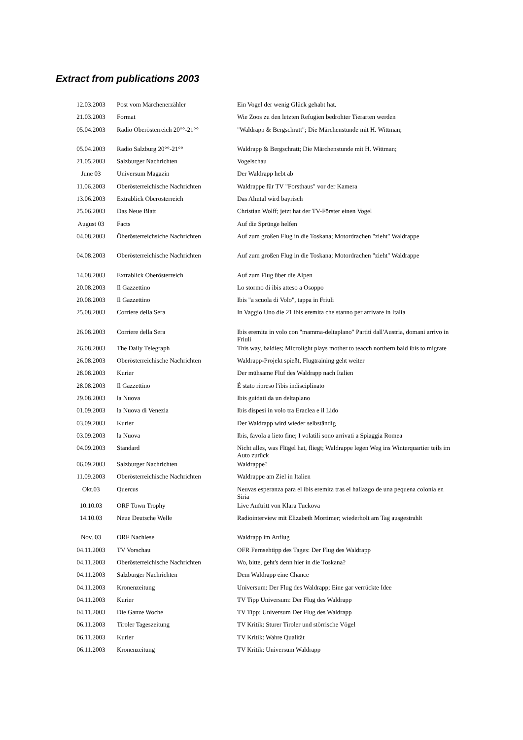Extract from publications 2003
| 12.03.2003 | Post vom Märchenerzähler | Ein Vogel der wenig Glück gehabt hat. |
| 21.03.2003 | Format | Wie Zoos zu den letzten Refugien bedrohter Tierarten werden |
| 05.04.2003 | Radio Oberösterreich 20°°-21°° | "Waldrapp & Bergschratt"; Die Märchenstunde mit H. Wittman; |
| 05.04.2003 | Radio Salzburg 20°°-21°° | Waldrapp & Bergschratt; Die Märchenstunde mit H. Wittman; |
| 21.05.2003 | Salzburger Nachrichten | Vogelschau |
| June 03 | Universum Magazin | Der Waldrapp hebt ab |
| 11.06.2003 | Oberösterreichische Nachrichten | Waldrappe für TV "Forsthaus" vor der Kamera |
| 13.06.2003 | Extrablick Oberösterreich | Das Almtal wird bayrisch |
| 25.06.2003 | Das Neue Blatt | Christian Wolff; jetzt hat der TV-Förster einen Vogel |
| August 03 | Facts | Auf die Sprünge helfen |
| 04.08.2003 | Öberösterreichsiche Nachrichten | Auf zum großen Flug in die Toskana; Motordrachen "zieht" Waldrappe |
| 04.08.2003 | Oberösterreichische Nachrichten | Auf zum großen Flug in die Toskana; Motordrachen "zieht" Waldrappe |
| 14.08.2003 | Extrablick Oberösterreich | Auf zum Flug über die Alpen |
| 20.08.2003 | Il Gazzettino | Lo stormo di ibis atteso a Osoppo |
| 20.08.2003 | Il Gazzettino | Ibis "a scuola di Volo", tappa in Friuli |
| 25.08.2003 | Corriere della Sera | In Vaggio Uno die 21 ibis eremita che stanno per arrivare in Italia |
| 26.08.2003 | Corriere della Sera | Ibis eremita in volo con "mamma-deltaplano" Partiti dall'Austria, domani arrivo in Friuli |
| 26.08.2003 | The Daily Telegraph | This way, baldies; Microlight plays mother to teacch northern bald ibis to migrate |
| 26.08.2003 | Oberösterreichische Nachrichten | Waldrapp-Projekt spießt, Flugtraining geht weiter |
| 28.08.2003 | Kurier | Der mühsame Fluf des Waldrapp nach Italien |
| 28.08.2003 | Il Gazzettino | É stato ripreso l'ibis indisciplinato |
| 29.08.2003 | la Nuova | Ibis guidati da un deltaplano |
| 01.09.2003 | la Nuova di Venezia | Ibis dispesi in volo tra Eraclea e il Lido |
| 03.09.2003 | Kurier | Der Waldrapp wird wieder selbständig |
| 03.09.2003 | la Nuova | Ibis, favola a lieto fine; I volatili sono arrivati a Spiaggia Romea |
| 04.09.2003 | Standard | Nicht alles, was Flügel hat, fliegt; Waldrappe legen Weg ins Winterquartier teils im Auto zurück |
| 06.09.2003 | Salzburger Nachrichten | Waldrappe? |
| 11.09.2003 | Oberösterreichische Nachrichten | Waldrappe am Ziel in Italien |
| Okt.03 | Quercus | Neuvas esperanza para el ibis eremita tras el hallazgo de una pequena colonia en Siria |
| 10.10.03 | ORF Town Trophy | Live Auftritt von Klara Tuckova |
| 14.10.03 | Neue Deutsche Welle | Radiointerview mit Elizabeth Mortimer; wiederholt am Tag ausgestrahlt |
| Nov. 03 | ORF Nachlese | Waldrapp im Anflug |
| 04.11.2003 | TV Vorschau | OFR Fernsehtipp des Tages: Der Flug des Waldrapp |
| 04.11.2003 | Oberösterreichische Nachrichten | Wo, bitte, geht's denn hier in die Toskana? |
| 04.11.2003 | Salzburger Nachrichten | Dem Waldrapp eine Chance |
| 04.11.2003 | Kronenzeitung | Universum: Der Flug des Waldrapp; Eine gar verrückte Idee |
| 04.11.2003 | Kurier | TV Tipp Universum: Der Flug des Waldrapp |
| 04.11.2003 | Die Ganze Woche | TV Tipp: Universum Der Flug des Waldrapp |
| 06.11.2003 | Tiroler Tageszeitung | TV Kritik: Sturer Tiroler und störrische Vögel |
| 06.11.2003 | Kurier | TV Kritik: Wahre Qualität |
| 06.11.2003 | Kronenzeitung | TV Kritik: Universum Waldrapp |